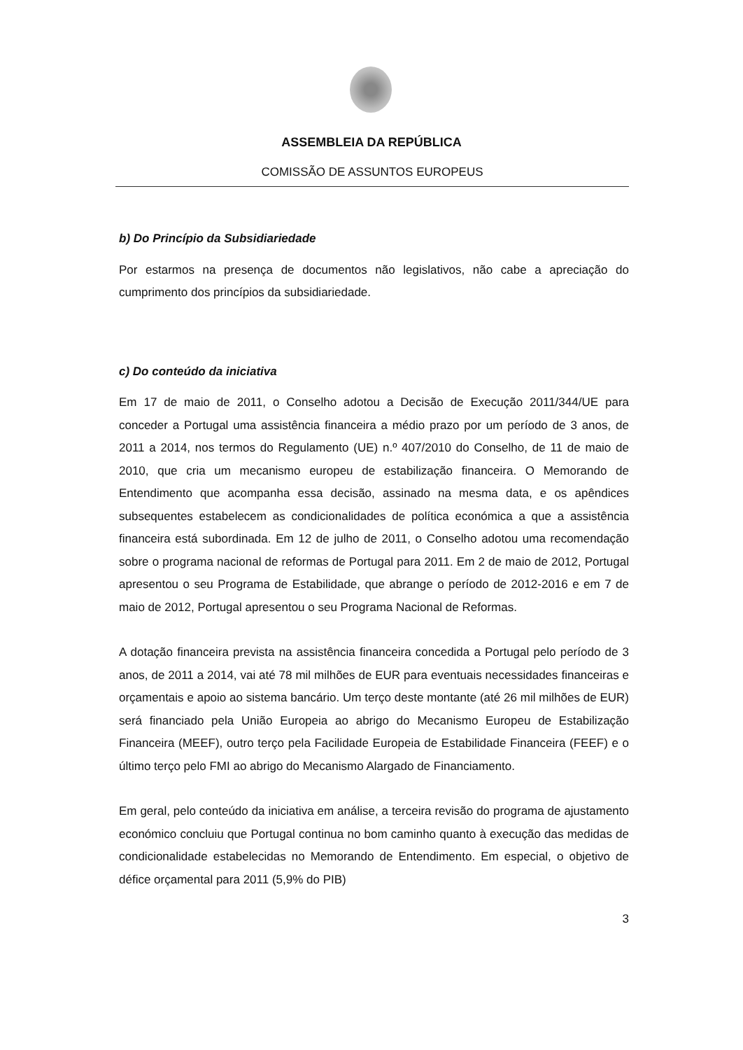ASSEMBLEIA DA REPÚBLICA
COMISSÃO DE ASSUNTOS EUROPEUS
b) Do Princípio da Subsidiariedade
Por estarmos na presença de documentos não legislativos, não cabe a apreciação do cumprimento dos princípios da subsidiariedade.
c) Do conteúdo da iniciativa
Em 17 de maio de 2011, o Conselho adotou a Decisão de Execução 2011/344/UE para conceder a Portugal uma assistência financeira a médio prazo por um período de 3 anos, de 2011 a 2014, nos termos do Regulamento (UE) n.º 407/2010 do Conselho, de 11 de maio de 2010, que cria um mecanismo europeu de estabilização financeira. O Memorando de Entendimento que acompanha essa decisão, assinado na mesma data, e os apêndices subsequentes estabelecem as condicionalidades de política económica a que a assistência financeira está subordinada. Em 12 de julho de 2011, o Conselho adotou uma recomendação sobre o programa nacional de reformas de Portugal para 2011. Em 2 de maio de 2012, Portugal apresentou o seu Programa de Estabilidade, que abrange o período de 2012-2016 e em 7 de maio de 2012, Portugal apresentou o seu Programa Nacional de Reformas.
A dotação financeira prevista na assistência financeira concedida a Portugal pelo período de 3 anos, de 2011 a 2014, vai até 78 mil milhões de EUR para eventuais necessidades financeiras e orçamentais e apoio ao sistema bancário. Um terço deste montante (até 26 mil milhões de EUR) será financiado pela União Europeia ao abrigo do Mecanismo Europeu de Estabilização Financeira (MEEF), outro terço pela Facilidade Europeia de Estabilidade Financeira (FEEF) e o último terço pelo FMI ao abrigo do Mecanismo Alargado de Financiamento.
Em geral, pelo conteúdo da iniciativa em análise, a terceira revisão do programa de ajustamento económico concluiu que Portugal continua no bom caminho quanto à execução das medidas de condicionalidade estabelecidas no Memorando de Entendimento. Em especial, o objetivo de défice orçamental para 2011 (5,9% do PIB)
3